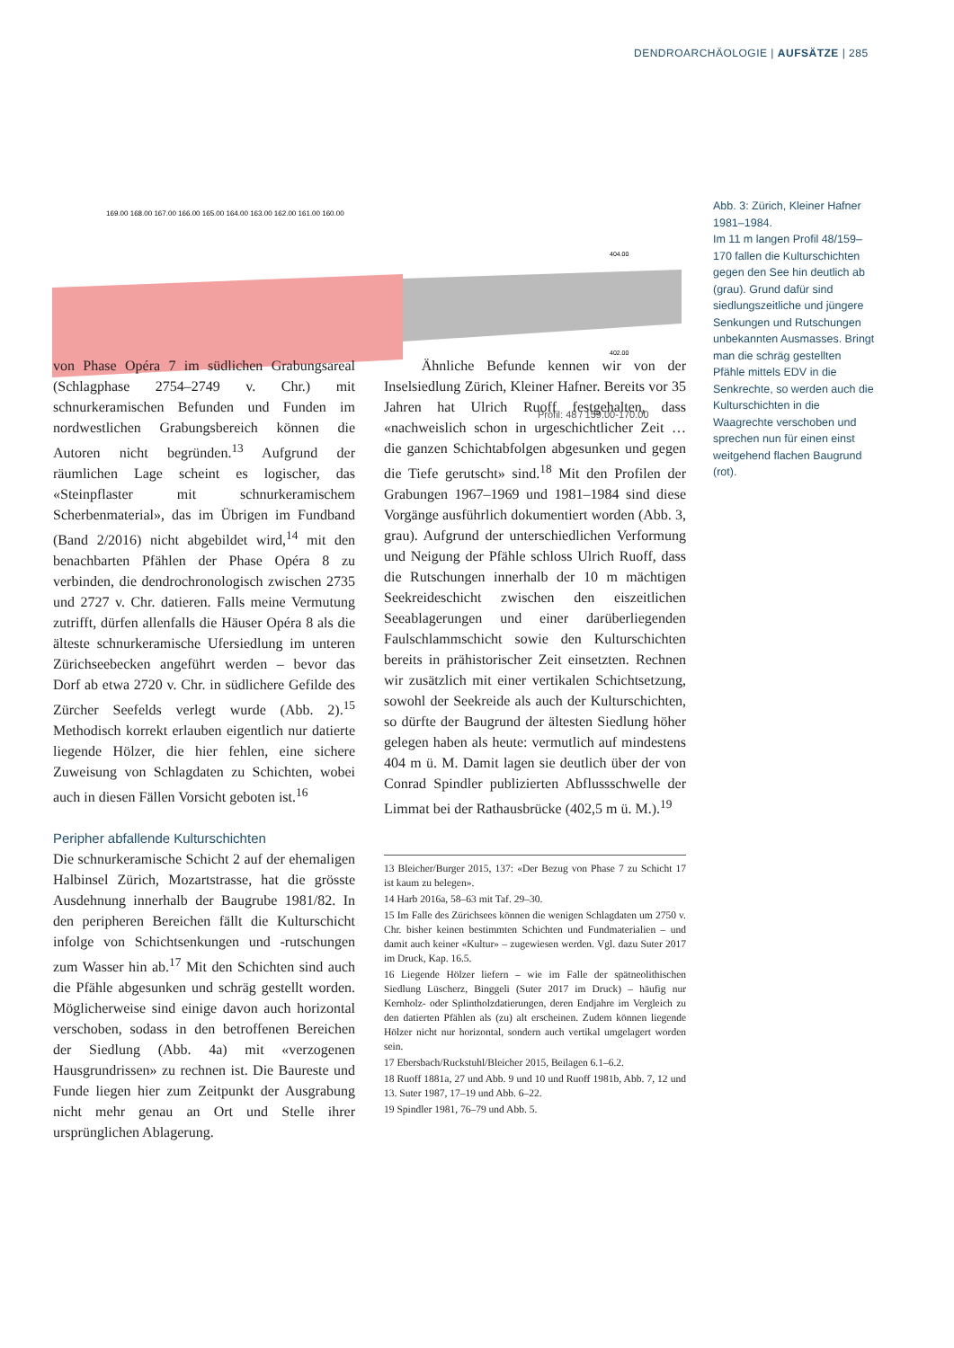DENDROARCHÄOLOGIE | AUFSÄTZE | 285
169.00 168.00 167.00 166.00 165.00 164.00 163.00 162.00 161.00 160.00
404.00
402.00
Profil: 48 / 159.00-170.00
Abb. 3: Zürich, Kleiner Hafner 1981–1984.
Im 11 m langen Profil 48/159–170 fallen die Kulturschichten gegen den See hin deutlich ab (grau). Grund dafür sind siedlungszeitliche und jüngere Senkungen und Rutschungen unbekannten Ausmasses. Bringt man die schräg gestellten Pfähle mittels EDV in die Senkrechte, so werden auch die Kulturschichten in die Waagrechte verschoben und sprechen nun für einen einst weitgehend flachen Baugrund (rot).
von Phase Opéra 7 im südlichen Grabungsareal (Schlagphase 2754–2749 v. Chr.) mit schnurkeramischen Befunden und Funden im nordwestlichen Grabungsbereich können die Autoren nicht begründen.<sup>13</sup> Aufgrund der räumlichen Lage scheint es logischer, das «Steinpflaster mit schnurkeramischem Scherbenmaterial», das im Übrigen im Fundband (Band 2/2016) nicht abgebildet wird,<sup>14</sup> mit den benachbarten Pfählen der Phase Opéra 8 zu verbinden, die dendrochronologisch zwischen 2735 und 2727 v. Chr. datieren. Falls meine Vermutung zutrifft, dürfen allenfalls die Häuser Opéra 8 als die älteste schnurkeramische Ufersiedlung im unteren Zürichseebecken angeführt werden – bevor das Dorf ab etwa 2720 v. Chr. in südlichere Gefilde des Zürcher Seefelds verlegt wurde (Abb. 2).<sup>15</sup> Methodisch korrekt erlauben eigentlich nur datierte liegende Hölzer, die hier fehlen, eine sichere Zuweisung von Schlagdaten zu Schichten, wobei auch in diesen Fällen Vorsicht geboten ist.<sup>16</sup>
Peripher abfallende Kulturschichten
Die schnurkeramische Schicht 2 auf der ehemaligen Halbinsel Zürich, Mozartstrasse, hat die grösste Ausdehnung innerhalb der Baugrube 1981/82. In den peripheren Bereichen fällt die Kulturschicht infolge von Schichtsenkungen und -rutschungen zum Wasser hin ab.<sup>17</sup> Mit den Schichten sind auch die Pfähle abgesunken und schräg gestellt worden. Möglicherweise sind einige davon auch horizontal verschoben, sodass in den betroffenen Bereichen der Siedlung (Abb. 4a) mit «verzogenen Hausgrundrissen» zu rechnen ist. Die Baureste und Funde liegen hier zum Zeitpunkt der Ausgrabung nicht mehr genau an Ort und Stelle ihrer ursprünglichen Ablagerung.
Ähnliche Befunde kennen wir von der Inselsiedlung Zürich, Kleiner Hafner. Bereits vor 35 Jahren hat Ulrich Ruoff festgehalten, dass «nachweislich schon in urgeschichtlicher Zeit … die ganzen Schichtabfolgen abgesunken und gegen die Tiefe gerutscht» sind.<sup>18</sup> Mit den Profilen der Grabungen 1967–1969 und 1981–1984 sind diese Vorgänge ausführlich dokumentiert worden (Abb. 3, grau). Aufgrund der unterschiedlichen Verformung und Neigung der Pfähle schloss Ulrich Ruoff, dass die Rutschungen innerhalb der 10 m mächtigen Seekreideschicht zwischen den eiszeitlichen Seeablagerungen und einer darüberliegenden Faulschlammschicht sowie den Kulturschichten bereits in prähistorischer Zeit einsetzten. Rechnen wir zusätzlich mit einer vertikalen Schichtsetzung, sowohl der Seekreide als auch der Kulturschichten, so dürfte der Baugrund der ältesten Siedlung höher gelegen haben als heute: vermutlich auf mindestens 404 m ü. M. Damit lagen sie deutlich über der von Conrad Spindler publizierten Abflussschwelle der Limmat bei der Rathausbrücke (402,5 m ü. M.).<sup>19</sup>
13 Bleicher/Burger 2015, 137: «Der Bezug von Phase 7 zu Schicht 17 ist kaum zu belegen».
14 Harb 2016a, 58–63 mit Taf. 29–30.
15 Im Falle des Zürichsees können die wenigen Schlagdaten um 2750 v. Chr. bisher keinen bestimmten Schichten und Fundmaterialien – und damit auch keiner «Kultur» – zugewiesen werden. Vgl. dazu Suter 2017 im Druck, Kap. 16.5.
16 Liegende Hölzer liefern – wie im Falle der spätneolithischen Siedlung Lüscherz, Binggeli (Suter 2017 im Druck) – häufig nur Kernholz- oder Splintholzdatierungen, deren Endjahre im Vergleich zu den datierten Pfählen als (zu) alt erscheinen. Zudem können liegende Hölzer nicht nur horizontal, sondern auch vertikal umgelagert worden sein.
17 Ebersbach/Ruckstuhl/Bleicher 2015, Beilagen 6.1–6.2.
18 Ruoff 1881a, 27 und Abb. 9 und 10 und Ruoff 1981b, Abb. 7, 12 und 13. Suter 1987, 17–19 und Abb. 6–22.
19 Spindler 1981, 76–79 und Abb. 5.